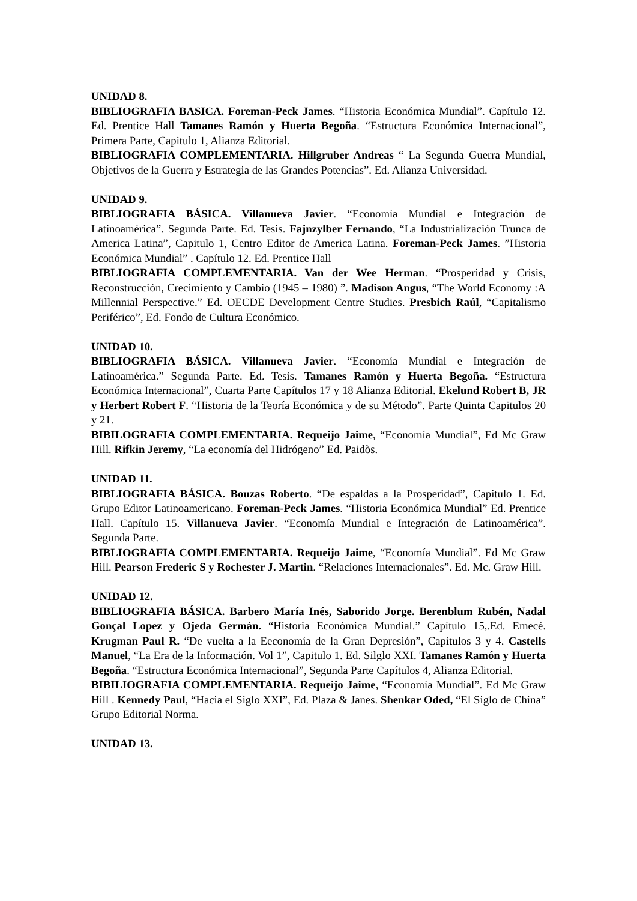UNIDAD 8.
BIBLIOGRAFIA BASICA. Foreman-Peck James. “Historia Económica Mundial”. Capítulo 12. Ed. Prentice Hall Tamanes Ramón y Huerta Begoña. “Estructura Económica Internacional”, Primera Parte, Capitulo 1, Alianza Editorial.
BIBLIOGRAFIA COMPLEMENTARIA. Hillgruber Andreas “ La Segunda Guerra Mundial, Objetivos de la Guerra y Estrategia de las Grandes Potencias”. Ed. Alianza Universidad.
UNIDAD 9.
BIBLIOGRAFIA BÁSICA. Villanueva Javier. “Economía Mundial e Integración de Latinoamérica”. Segunda Parte. Ed. Tesis. Fajnzylber Fernando, “La Industrialización Trunca de America Latina”, Capitulo 1, Centro Editor de America Latina. Foreman-Peck James. ”Historia Económica Mundial” . Capítulo 12. Ed. Prentice Hall
BIBLIOGRAFIA COMPLEMENTARIA. Van der Wee Herman. “Prosperidad y Crisis, Reconstrucción, Crecimiento y Cambio (1945 – 1980) ”. Madison Angus, “The World Economy :A Millennial Perspective.” Ed. OECDE Development Centre Studies. Presbich Raúl, “Capitalismo Periférico”, Ed. Fondo de Cultura Económico.
UNIDAD 10.
BIBLIOGRAFIA BÁSICA. Villanueva Javier. “Economía Mundial e Integración de Latinoamérica.” Segunda Parte. Ed. Tesis. Tamanes Ramón y Huerta Begoña. “Estructura Económica Internacional”, Cuarta Parte Capítulos 17 y 18 Alianza Editorial. Ekelund Robert B, JR y Herbert Robert F. “Historia de la Teoría Económica y de su Método”. Parte Quinta Capitulos 20 y 21.
BIBILOGRAFIA COMPLEMENTARIA. Requeijo Jaime, “Economía Mundial”, Ed Mc Graw Hill. Rifkin Jeremy, “La economía del Hidrógeno” Ed. Paidòs.
UNIDAD 11.
BIBLIOGRAFIA BÁSICA. Bouzas Roberto. “De espaldas a la Prosperidad”, Capitulo 1. Ed. Grupo Editor Latinoamericano. Foreman-Peck James. “Historia Económica Mundial” Ed. Prentice Hall. Capítulo 15. Villanueva Javier. “Economía Mundial e Integración de Latinoamérica”. Segunda Parte.
BIBLIOGRAFIA COMPLEMENTARIA. Requeijo Jaime, “Economía Mundial”. Ed Mc Graw Hill. Pearson Frederic S y Rochester J. Martin. “Relaciones Internacionales”. Ed. Mc. Graw Hill.
UNIDAD 12.
BIBLIOGRAFIA BÁSICA. Barbero María Inés, Saborido Jorge. Berenblum Rubén, Nadal Gonçal Lopez y Ojeda Germán. “Historia Económica Mundial.” Capítulo 15,.Ed. Emecé. Krugman Paul R. “De vuelta a la Eeconomía de la Gran Depresión”, Capítulos 3 y 4. Castells Manuel, “La Era de la Información. Vol 1”, Capitulo 1. Ed. Silglo XXI. Tamanes Ramón y Huerta Begoña. “Estructura Económica Internacional”, Segunda Parte Capítulos 4, Alianza Editorial.
BIBILIOGRAFIA COMPLEMENTARIA. Requeijo Jaime, “Economía Mundial”. Ed Mc Graw Hill . Kennedy Paul, “Hacia el Siglo XXI”, Ed. Plaza & Janes. Shenkar Oded, “El Siglo de China” Grupo Editorial Norma.
UNIDAD 13.